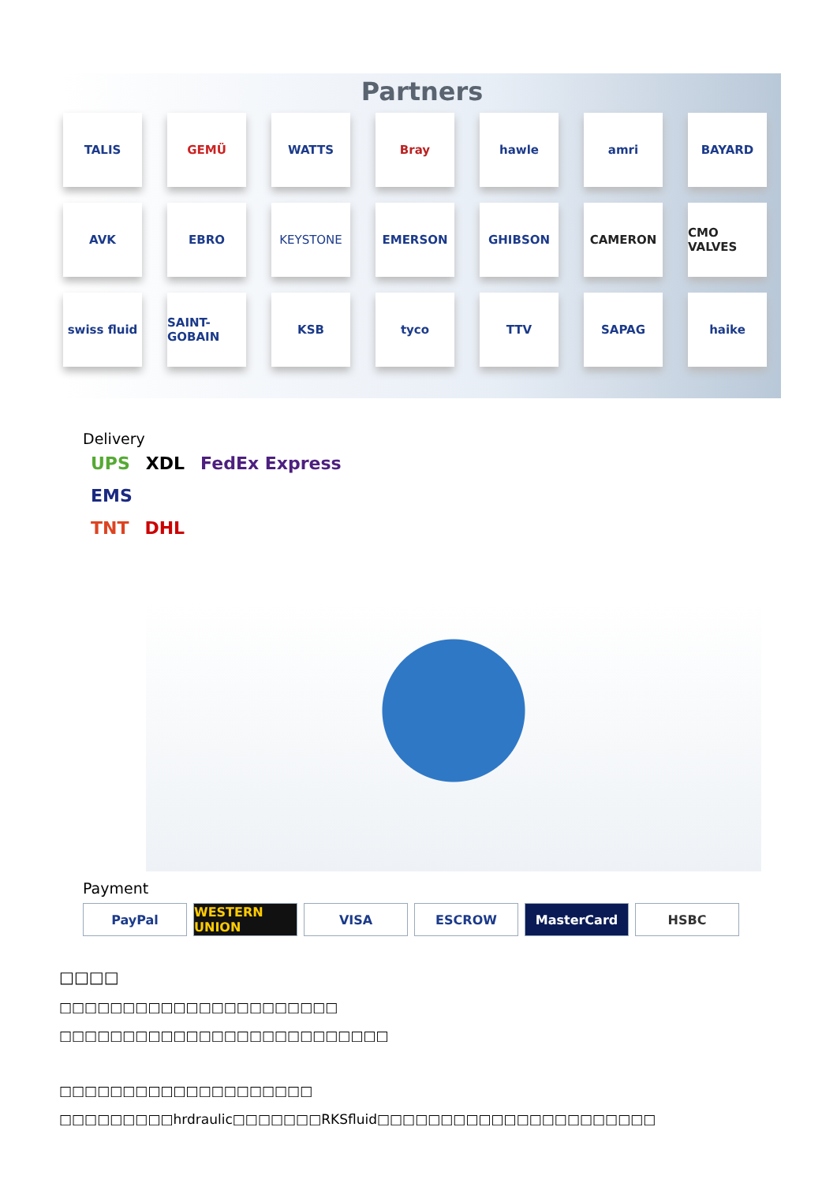Partners
TALIS
GEMÜ
WATTS
Bray
hawle
amri
BAYARD
AVK
EBRO
KEYSTONE
EMERSON
GHIBSON
CAMERON
CMO VALVES
swiss fluid
SAINT-GOBAIN
KSB
tyco
TTV
SAPAG
haike
Delivery
UPS XDL FedEx Express
EMS
TNT DHL
Payment
PayPal WESTERN UNION VISA ESCROW MasterCard HSBC
□□□□
□□□□□□□□□□□□□□□□□□□□□□
□□□□□□□□□□□□□□□□□□□□□□□□□□
□□□□□□□□□□□□□□□□□□□□
□□□□□□□□□hrdraulic□□□□□□□RKSfluid□□□□□□□□□□□□□□□□□□□□□□